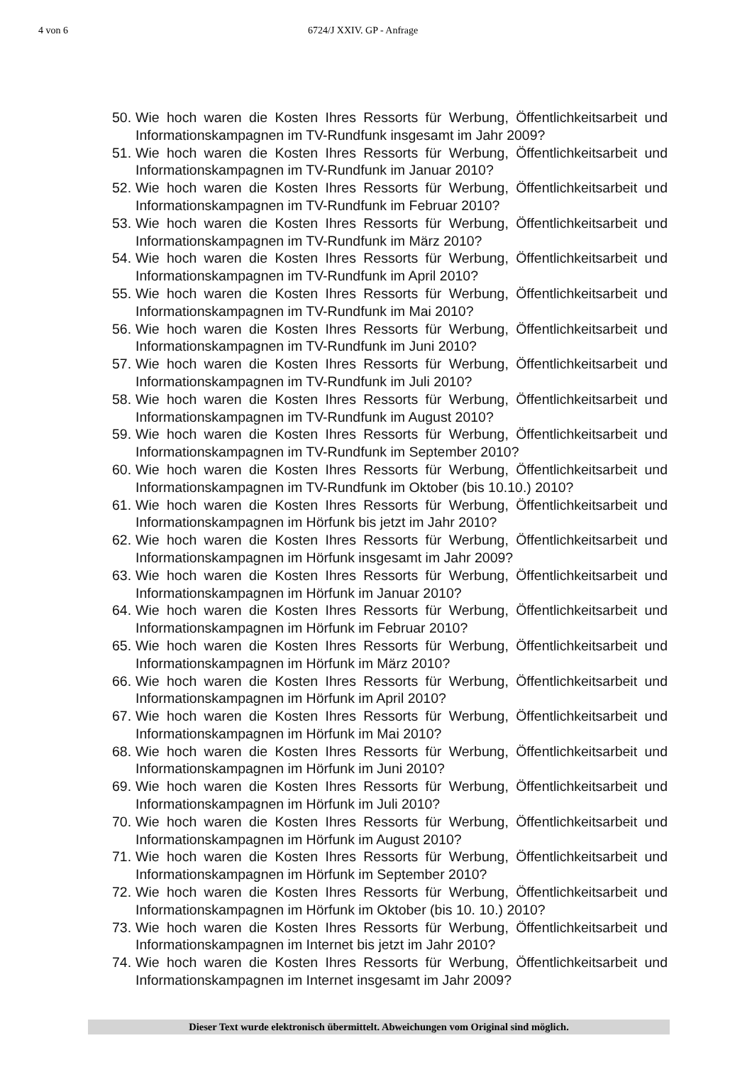4 von 6 6724/J XXIV. GP - Anfrage
50. Wie hoch waren die Kosten Ihres Ressorts für Werbung, Öffentlichkeitsarbeit und Informationskampagnen im TV-Rundfunk insgesamt im Jahr 2009?
51. Wie hoch waren die Kosten Ihres Ressorts für Werbung, Öffentlichkeitsarbeit und Informationskampagnen im TV-Rundfunk im Januar 2010?
52. Wie hoch waren die Kosten Ihres Ressorts für Werbung, Öffentlichkeitsarbeit und Informationskampagnen im TV-Rundfunk im Februar 2010?
53. Wie hoch waren die Kosten Ihres Ressorts für Werbung, Öffentlichkeitsarbeit und Informationskampagnen im TV-Rundfunk im März 2010?
54. Wie hoch waren die Kosten Ihres Ressorts für Werbung, Öffentlichkeitsarbeit und Informationskampagnen im TV-Rundfunk im April 2010?
55. Wie hoch waren die Kosten Ihres Ressorts für Werbung, Öffentlichkeitsarbeit und Informationskampagnen im TV-Rundfunk im Mai 2010?
56. Wie hoch waren die Kosten Ihres Ressorts für Werbung, Öffentlichkeitsarbeit und Informationskampagnen im TV-Rundfunk im Juni 2010?
57. Wie hoch waren die Kosten Ihres Ressorts für Werbung, Öffentlichkeitsarbeit und Informationskampagnen im TV-Rundfunk im Juli 2010?
58. Wie hoch waren die Kosten Ihres Ressorts für Werbung, Öffentlichkeitsarbeit und Informationskampagnen im TV-Rundfunk im August 2010?
59. Wie hoch waren die Kosten Ihres Ressorts für Werbung, Öffentlichkeitsarbeit und Informationskampagnen im TV-Rundfunk im September 2010?
60. Wie hoch waren die Kosten Ihres Ressorts für Werbung, Öffentlichkeitsarbeit und Informationskampagnen im TV-Rundfunk im Oktober (bis 10.10.) 2010?
61. Wie hoch waren die Kosten Ihres Ressorts für Werbung, Öffentlichkeitsarbeit und Informationskampagnen im Hörfunk bis jetzt im Jahr 2010?
62. Wie hoch waren die Kosten Ihres Ressorts für Werbung, Öffentlichkeitsarbeit und Informationskampagnen im Hörfunk insgesamt im Jahr 2009?
63. Wie hoch waren die Kosten Ihres Ressorts für Werbung, Öffentlichkeitsarbeit und Informationskampagnen im Hörfunk im Januar 2010?
64. Wie hoch waren die Kosten Ihres Ressorts für Werbung, Öffentlichkeitsarbeit und Informationskampagnen im Hörfunk im Februar 2010?
65. Wie hoch waren die Kosten Ihres Ressorts für Werbung, Öffentlichkeitsarbeit und Informationskampagnen im Hörfunk im März 2010?
66. Wie hoch waren die Kosten Ihres Ressorts für Werbung, Öffentlichkeitsarbeit und Informationskampagnen im Hörfunk im April 2010?
67. Wie hoch waren die Kosten Ihres Ressorts für Werbung, Öffentlichkeitsarbeit und Informationskampagnen im Hörfunk im Mai 2010?
68. Wie hoch waren die Kosten Ihres Ressorts für Werbung, Öffentlichkeitsarbeit und Informationskampagnen im Hörfunk im Juni 2010?
69. Wie hoch waren die Kosten Ihres Ressorts für Werbung, Öffentlichkeitsarbeit und Informationskampagnen im Hörfunk im Juli 2010?
70. Wie hoch waren die Kosten Ihres Ressorts für Werbung, Öffentlichkeitsarbeit und Informationskampagnen im Hörfunk im August 2010?
71. Wie hoch waren die Kosten Ihres Ressorts für Werbung, Öffentlichkeitsarbeit und Informationskampagnen im Hörfunk im September 2010?
72. Wie hoch waren die Kosten Ihres Ressorts für Werbung, Öffentlichkeitsarbeit und Informationskampagnen im Hörfunk im Oktober (bis 10. 10.) 2010?
73. Wie hoch waren die Kosten Ihres Ressorts für Werbung, Öffentlichkeitsarbeit und Informationskampagnen im Internet bis jetzt im Jahr 2010?
74. Wie hoch waren die Kosten Ihres Ressorts für Werbung, Öffentlichkeitsarbeit und Informationskampagnen im Internet insgesamt im Jahr 2009?
Dieser Text wurde elektronisch übermittelt. Abweichungen vom Original sind möglich.